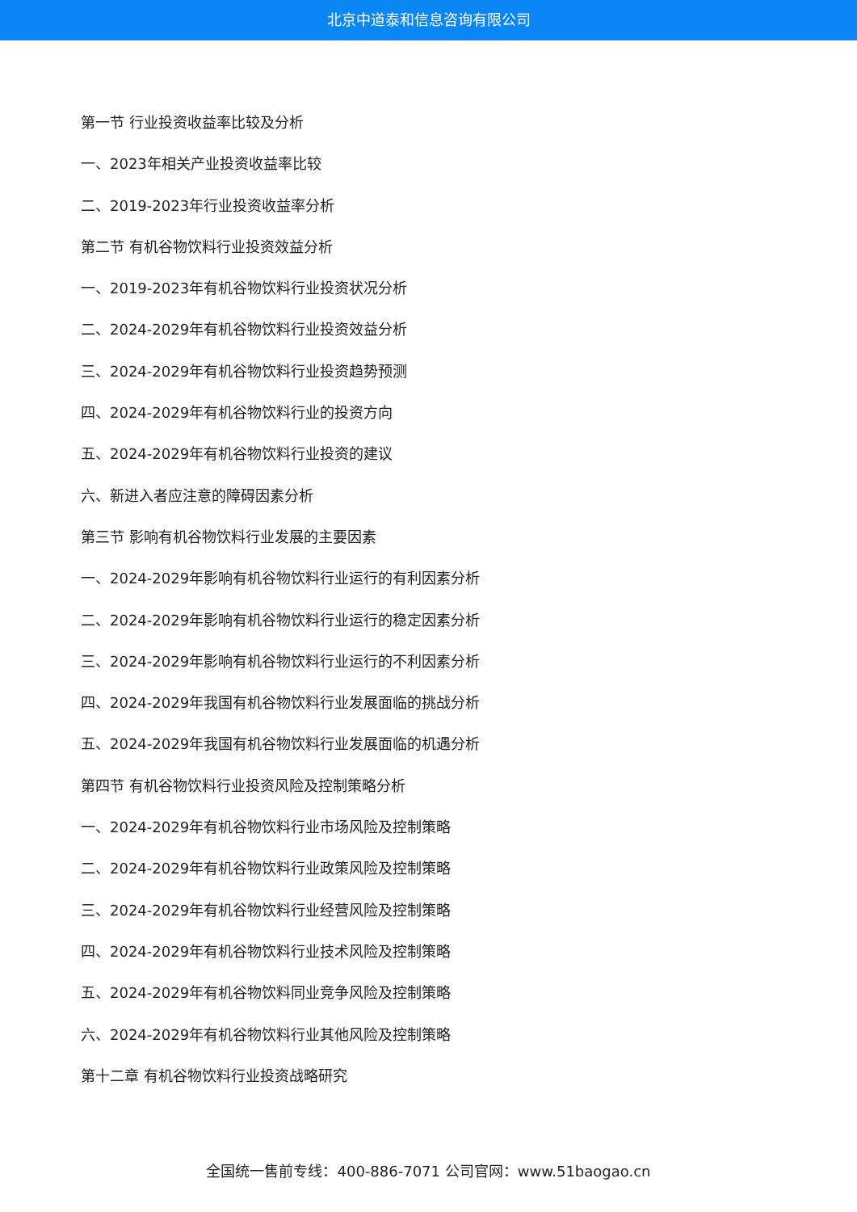北京中道泰和信息咨询有限公司
第一节 行业投资收益率比较及分析
一、2023年相关产业投资收益率比较
二、2019-2023年行业投资收益率分析
第二节 有机谷物饮料行业投资效益分析
一、2019-2023年有机谷物饮料行业投资状况分析
二、2024-2029年有机谷物饮料行业投资效益分析
三、2024-2029年有机谷物饮料行业投资趋势预测
四、2024-2029年有机谷物饮料行业的投资方向
五、2024-2029年有机谷物饮料行业投资的建议
六、新进入者应注意的障碍因素分析
第三节 影响有机谷物饮料行业发展的主要因素
一、2024-2029年影响有机谷物饮料行业运行的有利因素分析
二、2024-2029年影响有机谷物饮料行业运行的稳定因素分析
三、2024-2029年影响有机谷物饮料行业运行的不利因素分析
四、2024-2029年我国有机谷物饮料行业发展面临的挑战分析
五、2024-2029年我国有机谷物饮料行业发展面临的机遇分析
第四节 有机谷物饮料行业投资风险及控制策略分析
一、2024-2029年有机谷物饮料行业市场风险及控制策略
二、2024-2029年有机谷物饮料行业政策风险及控制策略
三、2024-2029年有机谷物饮料行业经营风险及控制策略
四、2024-2029年有机谷物饮料行业技术风险及控制策略
五、2024-2029年有机谷物饮料同业竞争风险及控制策略
六、2024-2029年有机谷物饮料行业其他风险及控制策略
第十二章 有机谷物饮料行业投资战略研究
全国统一售前专线：400-886-7071 公司官网：www.51baogao.cn